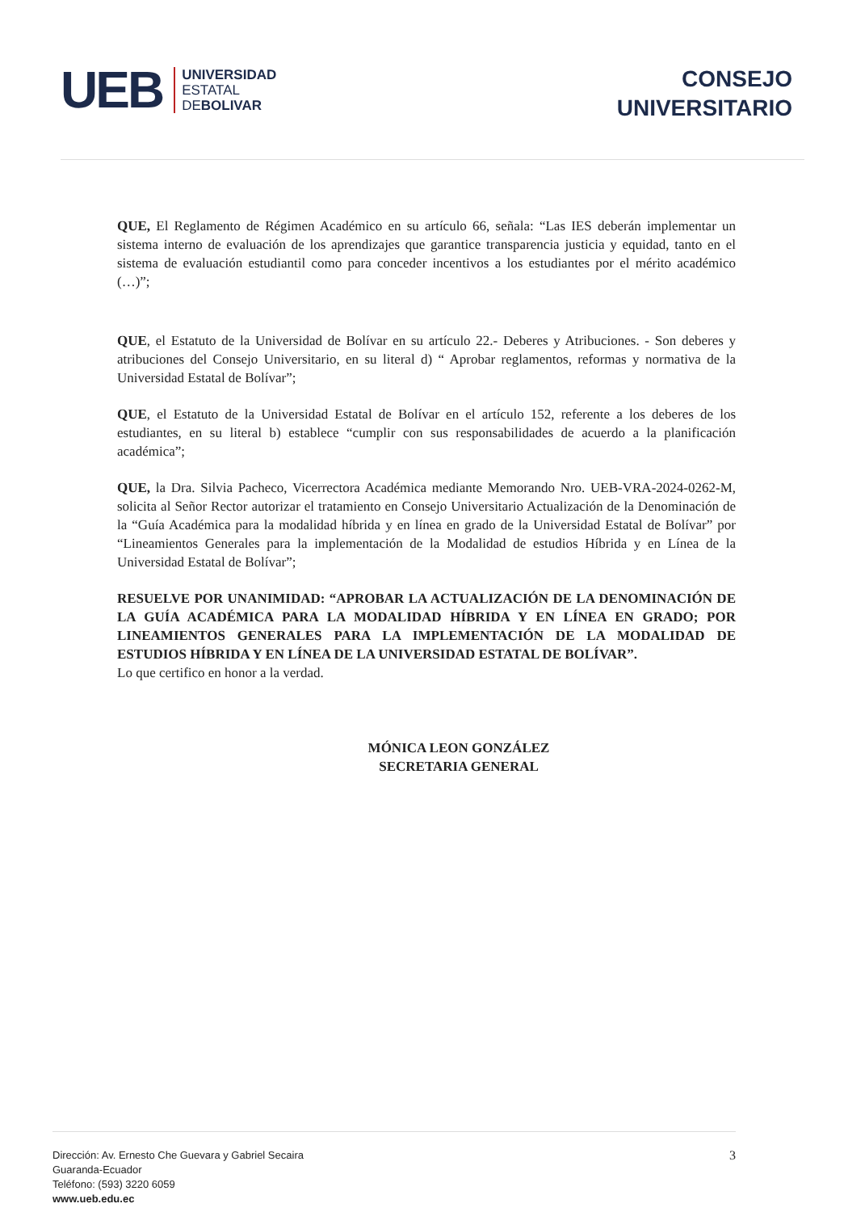UEB
UNIVERSIDAD
ESTATAL
DEBOLIVAR
CONSEJO
UNIVERSITARIO
QUE, El Reglamento de Régimen Académico en su artículo 66, señala: “Las IES deberán implementar un sistema interno de evaluación de los aprendizajes que garantice transparencia justicia y equidad, tanto en el sistema de evaluación estudiantil como para conceder incentivos a los estudiantes por el mérito académico (…)”;
QUE, el Estatuto de la Universidad de Bolívar en su artículo 22.- Deberes y Atribuciones. - Son deberes y atribuciones del Consejo Universitario, en su literal d) “ Aprobar reglamentos, reformas y normativa de la Universidad Estatal de Bolívar”;
QUE, el Estatuto de la Universidad Estatal de Bolívar en el artículo 152, referente a los deberes de los estudiantes, en su literal b) establece “cumplir con sus responsabilidades de acuerdo a la planificación académica”;
QUE, la Dra. Silvia Pacheco, Vicerrectora Académica mediante Memorando Nro. UEB-VRA-2024-0262-M, solicita al Señor Rector autorizar el tratamiento en Consejo Universitario Actualización de la Denominación de la “Guía Académica para la modalidad híbrida y en línea en grado de la Universidad Estatal de Bolívar” por “Lineamientos Generales para la implementación de la Modalidad de estudios Híbrida y en Línea de la Universidad Estatal de Bolívar”;
RESUELVE POR UNANIMIDAD: “APROBAR LA ACTUALIZACIÓN DE LA DENOMINACIÓN DE LA GUÍA ACADÉMICA PARA LA MODALIDAD HÍBRIDA Y EN LÍNEA EN GRADO; POR LINEAMIENTOS GENERALES PARA LA IMPLEMENTACIÓN DE LA MODALIDAD DE ESTUDIOS HÍBRIDA Y EN LÍNEA DE LA UNIVERSIDAD ESTATAL DE BOLÍVAR”.
Lo que certifico en honor a la verdad.
MÓNICA LEON GONZÁLEZ
SECRETARIA GENERAL
Dirección: Av. Ernesto Che Guevara y Gabriel Secaira
Guaranda-Ecuador
Teléfono: (593) 3220 6059
www.ueb.edu.ec
3